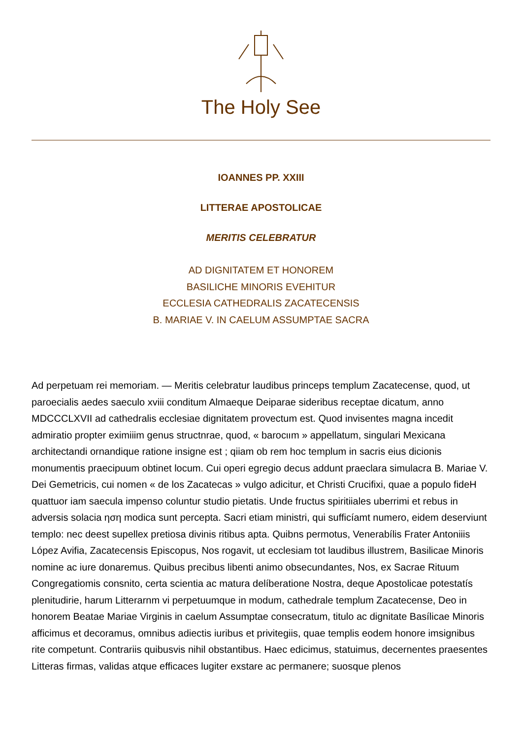The Holy See
IOANNES PP. XXIII
LITTERAE APOSTOLICAE
MERITIS CELEBRATUR
AD DIGNITATEM ET HONOREM
BASILICHE MINORIS EVEHITUR
ECCLESIA CATHEDRALIS ZACATECENSIS
B. MARIAE V. IN CAELUM ASSUMPTAE SACRA
Ad perpetuam rei memoriam. — Meritis celebratur laudibus princeps templum Zacatecense, quod, ut paroecialis aedes saeculo xviii conditum Almaeque Deiparae sideribus receptae dicatum, anno MDCCCLXVII ad cathedralis ecclesiae dignitatem provectum est. Quod invisentes magna incedit admiratio propter eximiiim genus structnrae, quod, « barocιım » appellatum, singulari Mexicana architectandi ornandique ratione insigne est ; qiiam ob rem hoc templum in sacris eius dicionis monumentis praecipuum obtinet locum. Cui operi egregio decus addunt praeclara simulacra B. Mariae V. Dei Gemetricis, cui nomen « de los Zacatecas » vulgo adicitur, et Christi Crucifixi, quae a populo fideH quattuor iam saecula impenso coluntur studio pietatis. Unde fructus spiritiiales uberrimi et rebus in adversis solacia ηση modica sunt percepta. Sacri etiam ministri, qui sufficíamt numero, eidem deserviunt templo: nec deest supellex pretiosa divinis ritibus apta. Quibns permotus, Venerabílis Frater Antoniiis López Avifia, Zacatecensis Episcopus, Nos rogavit, ut ecclesiam tot laudibus illustrem, Basilicae Minoris nomine ac iure donaremus. Quibus precibus libenti animo obsecundantes, Nos, ex Sacrae Rituum Congregatiomis consnito, certa scientia ac matura delíberatione Nostra, deque Apostolicae potestatís plenitudirie, harum Litterarnm vi perpetuumque in modum, cathedrale templum Zacatecense, Deo in honorem Beatae Mariae Virginis in caelum Assumptae consecratum, titulo ac dignitate Basílicae Minoris afficimus et decoramus, omnibus adiectis iuribus et privitegiis, quae templis eodem honore imsignibus rite competunt. Contrariis quibusvis nihil obstantibus. Haec edicimus, statuimus, decernentes praesentes Litteras firmas, validas atque efficaces lugiter exstare ac permanere; suosque plenos